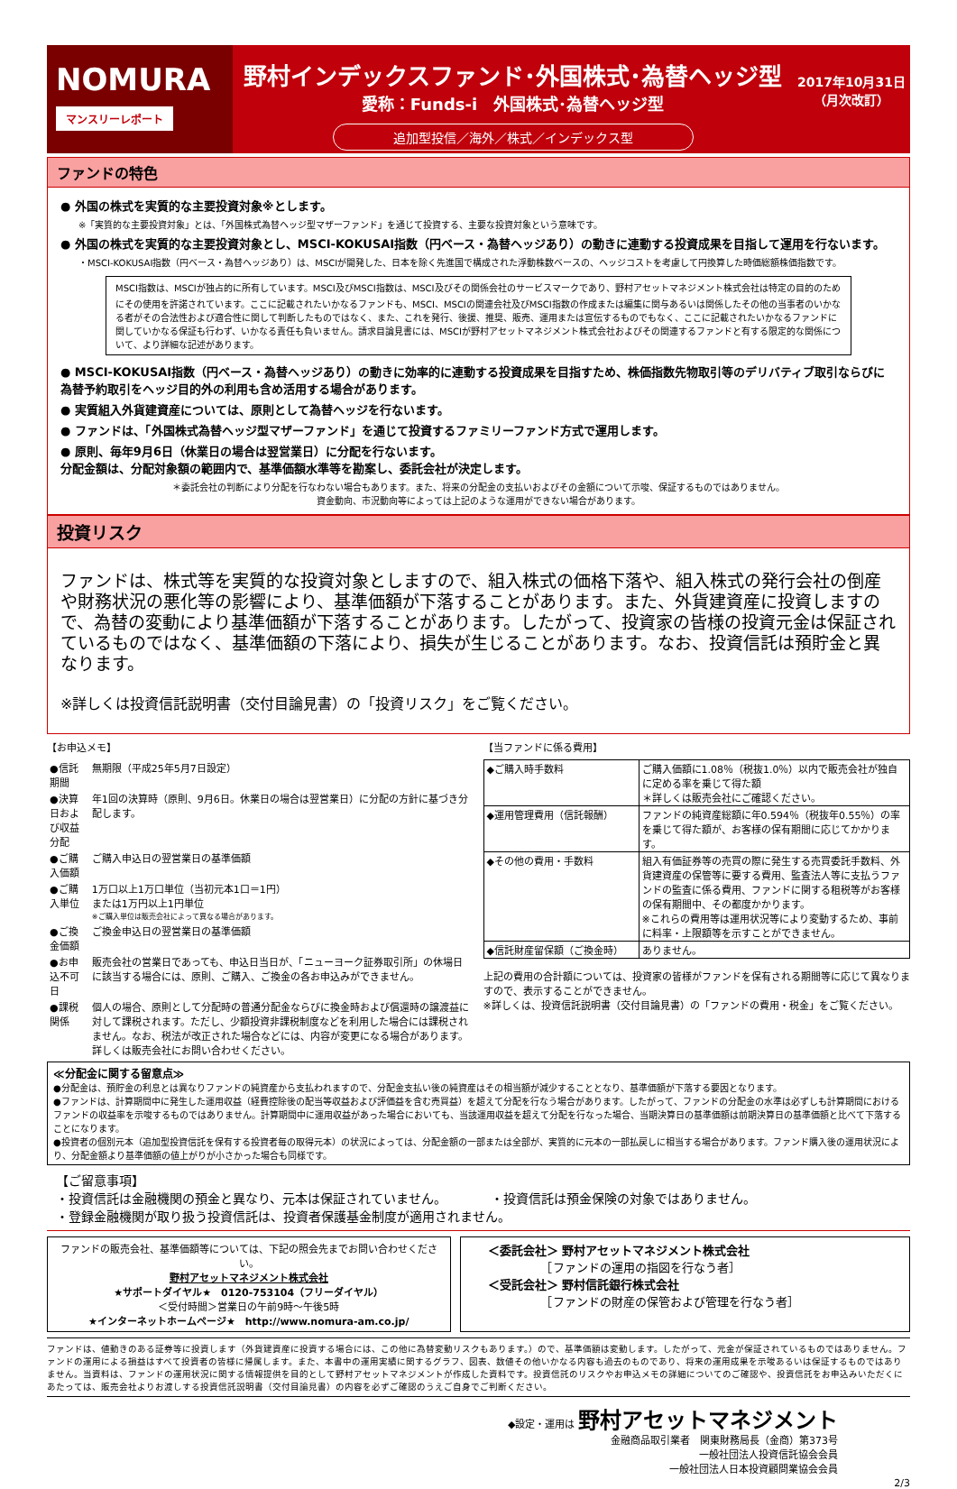NOMURA
マンスリーレポート
野村インデックスファンド･外国株式･為替ヘッジ型
愛称：Funds-i　外国株式･為替ヘッジ型
追加型投信／海外／株式／インデックス型
2017年10月31日
（月次改訂）
ファンドの特色
● 外国の株式を実質的な主要投資対象※とします。
※「実質的な主要投資対象」とは、「外国株式為替ヘッジ型マザーファンド」を通じて投資する、主要な投資対象という意味です。
● 外国の株式を実質的な主要投資対象とし、MSCI-KOKUSAI指数（円ベース・為替ヘッジあり）の動きに連動する投資成果を目指して運用を行ないます。
・MSCI-KOKUSAI指数（円ベース・為替ヘッジあり）は、MSCIが開発した、日本を除く先進国で構成された浮動株数ベースの、ヘッジコストを考慮して円換算した時価総額株価指数です。
MSCI指数は、MSCIが独占的に所有しています。MSCI及びMSCI指数は、MSCI及びその関係会社のサービスマークであり、野村アセットマネジメント株式会社は特定の目的のためにその使用を許諾されています。ここに記載されたいかなるファンドも、MSCI、MSCIの関連会社及びMSCI指数の作成または編集に関与あるいは関係したその他の当事者のいかなる者がその合法性および適合性に関して判断したものではなく、また、これを発行、後援、推奨、販売、運用または宣伝するものでもなく、ここに記載されたいかなるファンドに関していかなる保証も行わず、いかなる責任も負いません。請求目論見書には、MSCIが野村アセットマネジメント株式会社およびその関連するファンドと有する限定的な関係について、より詳細な記述があります。
● MSCI-KOKUSAI指数（円ベース・為替ヘッジあり）の動きに効率的に連動する投資成果を目指すため、株価指数先物取引等のデリバティブ取引ならびに為替予約取引をヘッジ目的外の利用も含め活用する場合があります。
● 実質組入外貨建資産については、原則として為替ヘッジを行ないます。
● ファンドは、「外国株式為替ヘッジ型マザーファンド」を通じて投資するファミリーファンド方式で運用します。
● 原則、毎年9月6日（休業日の場合は翌営業日）に分配を行ないます。
分配金額は、分配対象額の範囲内で、基準価額水準等を勘案し、委託会社が決定します。
＊委託会社の判断により分配を行なわない場合もあります。また、将来の分配金の支払いおよびその金額について示唆、保証するものではありません。
資金動向、市況動向等によっては上記のような運用ができない場合があります。
投資リスク
ファンドは、株式等を実質的な投資対象としますので、組入株式の価格下落や、組入株式の発行会社の倒産や財務状況の悪化等の影響により、基準価額が下落することがあります。また、外貨建資産に投資しますので、為替の変動により基準価額が下落することがあります。したがって、投資家の皆様の投資元金は保証されているものではなく、基準価額の下落により、損失が生じることがあります。なお、投資信託は預貯金と異なります。
※詳しくは投資信託説明書（交付目論見書）の「投資リスク」をご覧ください。
【お申込メモ】
| ●信託期間 | 無期限（平成25年5月7日設定） |
| ●決算日および収益分配 | 年1回の決算時（原則、9月6日。休業日の場合は翌営業日）に分配の方針に基づき分配します。 |
| ●ご購入価額 | ご購入申込日の翌営業日の基準価額 |
| ●ご購入単位 | 1万口以上1万口単位（当初元本1口＝1円） または1万円以上1円単位 ※ご購入単位は販売会社によって異なる場合があります。 |
| ●ご換金価額 | ご換金申込日の翌営業日の基準価額 |
| ●お申込不可日 | 販売会社の営業日であっても、申込日当日が、「ニューヨーク証券取引所」の休場日に該当する場合には、原則、ご購入、ご換金の各お申込みができません。 |
| ●課税関係 | 個人の場合、原則として分配時の普通分配金ならびに換金時および償還時の譲渡益に対して課税されます。ただし、少額投資非課税制度などを利用した場合には課税されません。なお、税法が改正された場合などには、内容が変更になる場合があります。詳しくは販売会社にお問い合わせください。 |
【当ファンドに係る費用】
| ◆ご購入時手数料 | ご購入価額に1.08％（税抜1.0％）以内で販売会社が独自に定める率を乗じて得た額 ＊詳しくは販売会社にご確認ください。 |
| ◆運用管理費用（信託報酬） | ファンドの純資産総額に年0.594％（税抜年0.55％）の率を乗じて得た額が、お客様の保有期間に応じてかかります。 |
| ◆その他の費用・手数料 | 組入有価証券等の売買の際に発生する売買委託手数料、外貨建資産の保管等に要する費用、監査法人等に支払うファンドの監査に係る費用、ファンドに関する租税等がお客様の保有期間中、その都度かかります。 ※これらの費用等は運用状況等により変動するため、事前に料率・上限額等を示すことができません。 |
| ◆信託財産留保額（ご換金時） | ありません。 |
上記の費用の合計額については、投資家の皆様がファンドを保有される期間等に応じて異なりますので、表示することができません。
※詳しくは、投資信託説明書（交付目論見書）の「ファンドの費用・税金」をご覧ください。
≪分配金に関する留意点≫
●分配金は、預貯金の利息とは異なりファンドの純資産から支払われますので、分配金支払い後の純資産はその相当額が減少することとなり、基準価額が下落する要因となります。
●ファンドは、計算期間中に発生した運用収益（経費控除後の配当等収益および評価益を含む売買益）を超えて分配を行なう場合があります。したがって、ファンドの分配金の水準は必ずしも計算期間におけるファンドの収益率を示唆するものではありません。計算期間中に運用収益があった場合においても、当該運用収益を超えて分配を行なった場合、当期決算日の基準価額は前期決算日の基準価額と比べて下落することになります。
●投資者の個別元本（追加型投資信託を保有する投資者毎の取得元本）の状況によっては、分配金額の一部または全部が、実質的に元本の一部払戻しに相当する場合があります。ファンド購入後の運用状況により、分配金額より基準価額の値上がりが小さかった場合も同様です。
【ご留意事項】
・投資信託は金融機関の預金と異なり、元本は保証されていません。　　　　・投資信託は預金保険の対象ではありません。
・登録金融機関が取り扱う投資信託は、投資者保護基金制度が適用されません。
ファンドの販売会社、基準価額等については、下記の照会先までお問い合わせください。
野村アセットマネジメント株式会社
★サポートダイヤル★　0120-753104（フリーダイヤル）
＜受付時間＞営業日の午前9時～午後5時
★インターネットホームページ★　http://www.nomura-am.co.jp/
＜委託会社＞ 野村アセットマネジメント株式会社
　　　　　［ファンドの運用の指図を行なう者］
＜受託会社＞ 野村信託銀行株式会社
　　　　　［ファンドの財産の保管および管理を行なう者］
ファンドは、値動きのある証券等に投資します（外貨建資産に投資する場合には、この他に為替変動リスクもあります。）ので、基準価額は変動します。したがって、元金が保証されているものではありません。ファンドの運用による損益はすべて投資者の皆様に帰属します。また、本書中の運用実績に関するグラフ、図表、数値その他いかなる内容も過去のものであり、将来の運用成果を示唆あるいは保証するものではありません。当資料は、ファンドの運用状況に関する情報提供を目的として野村アセットマネジメントが作成した資料です。投資信託のリスクやお申込メモの詳細についてのご確認や、投資信託をお申込みいただくにあたっては、販売会社よりお渡しする投資信託説明書（交付目論見書）の内容を必ずご確認のうえご自身でご判断ください。
◆設定・運用は 野村アセットマネジメント
金融商品取引業者　関東財務局長（金商）第373号
一般社団法人投資信託協会会員
一般社団法人日本投資顧問業協会会員
2/3